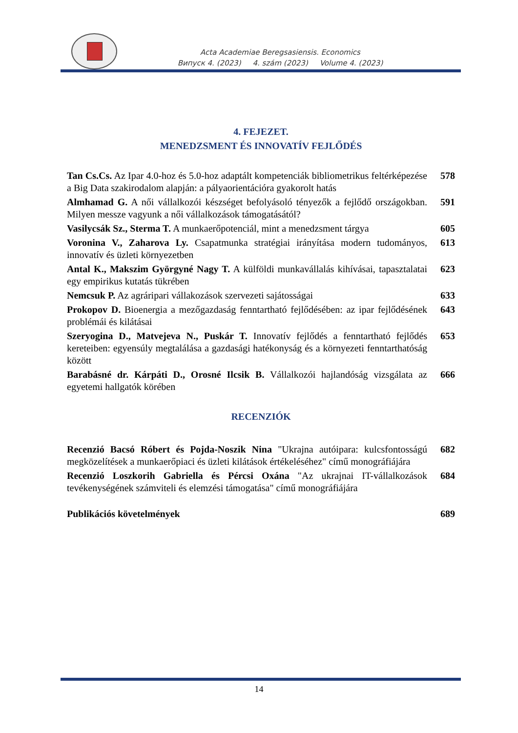Acta Academiae Beregsasiensis. Economics
Випуск 4. (2023) 4. szám (2023) Volume 4. (2023)
4. FEJEZET.
MENEDZSMENT ÉS INNOVATÍV FEJLŐDÉS
Tan Cs.Cs. Az Ipar 4.0-hoz és 5.0-hoz adaptált kompetenciák bibliometrikus feltérképezése a Big Data szakirodalom alapján: a pályaorientációra gyakorolt hatás
578
Almhamad G. A női vállalkozói készséget befolyásoló tényezők a fejlődő országokban. Milyen messze vagyunk a női vállalkozások támogatásától?
591
Vasilycsák Sz., Sterma T. A munkaerőpotenciál, mint a menedzsment tárgya
605
Voronina V., Zaharova Ly. Csapatmunka stratégiai irányítása modern tudományos, innovatív és üzleti környezetben
613
Antal K., Makszim Györgyné Nagy T. A külföldi munkavállalás kihívásai, tapasztalatai egy empirikus kutatás tükrében
623
Nemcsuk P. Az agráripari vállakozások szervezeti sajátosságai 633
Prokopov D. Bioenergia a mezőgazdaság fenntartható fejlődésében: az ipar fejlődésének problémái és kilátásai
643
Szeryogina D., Matvejeva N., Puskár T. Innovatív fejlődés a fenntartható fejlődés kereteiben: egyensúly megtalálása a gazdasági hatékonyság és a környezeti fenntarthatóság között
653
Barabásné dr. Kárpáti D., Orosné Ilcsik B. Vállalkozói hajlandóság vizsgálata az egyetemi hallgatók körében
666
RECENZIÓK
Recenzió Bacsó Róbert és Pojda-Noszik Nina "Ukrajna autóipara: kulcsfontosságú megközelítések a munkaerőpiaci és üzleti kilátások értékeléséhez" című monográfiájára
682
Recenzió Loszkorih Gabriella és Pércsi Oxána "Az ukrajnai IT-vállalkozások tevékenységének számviteli és elemzési támogatása" című monográfiájára
684
Publikációs követelmények 689
14